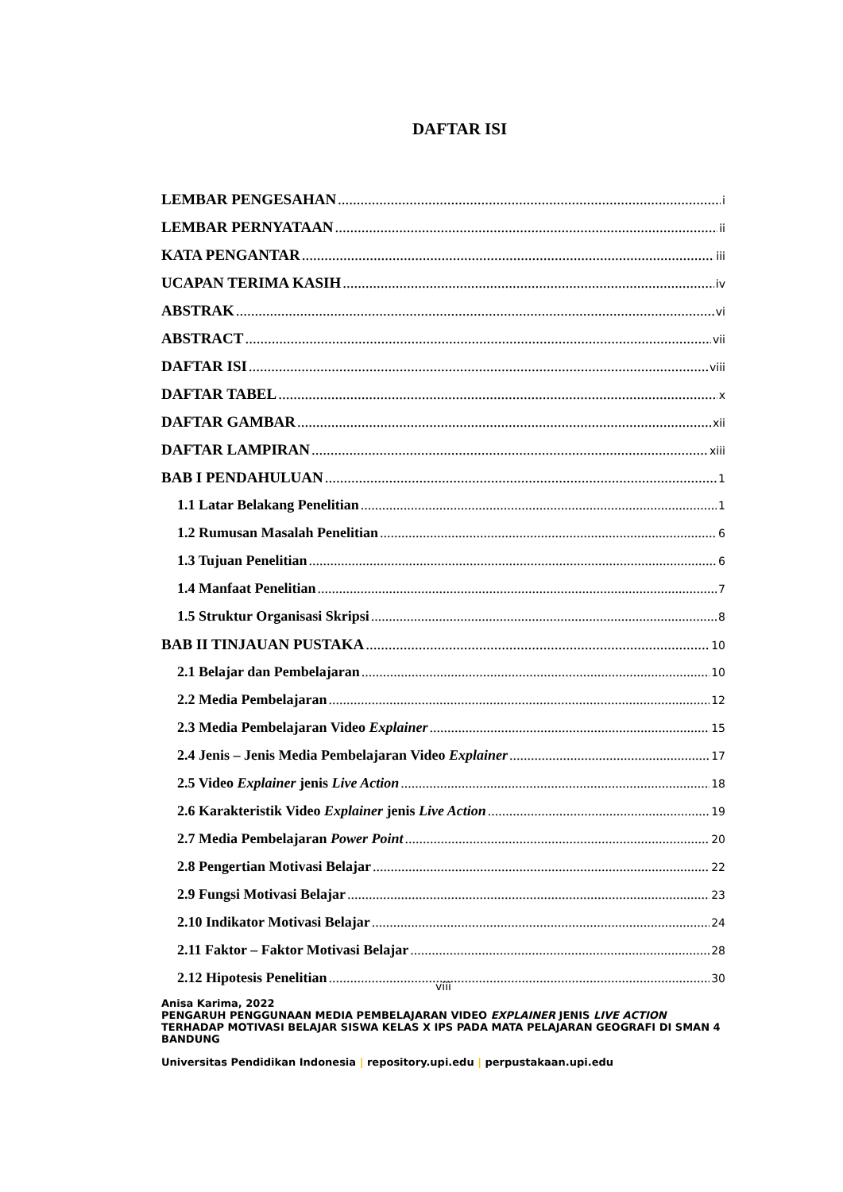DAFTAR ISI
LEMBAR PENGESAHAN i
LEMBAR PERNYATAAN ii
KATA PENGANTAR iii
UCAPAN TERIMA KASIH iv
ABSTRAK vi
ABSTRACT vii
DAFTAR ISI viii
DAFTAR TABEL x
DAFTAR GAMBAR xii
DAFTAR LAMPIRAN xiii
BAB I PENDAHULUAN 1
1.1 Latar Belakang Penelitian 1
1.2 Rumusan Masalah Penelitian 6
1.3 Tujuan Penelitian 6
1.4 Manfaat Penelitian 7
1.5 Struktur Organisasi Skripsi 8
BAB II TINJAUAN PUSTAKA 10
2.1 Belajar dan Pembelajaran 10
2.2 Media Pembelajaran 12
2.3 Media Pembelajaran Video Explainer 15
2.4 Jenis – Jenis Media Pembelajaran Video Explainer 17
2.5 Video Explainer jenis Live Action 18
2.6 Karakteristik Video Explainer jenis Live Action 19
2.7 Media Pembelajaran Power Point 20
2.8 Pengertian Motivasi Belajar 22
2.9 Fungsi Motivasi Belajar 23
2.10 Indikator Motivasi Belajar 24
2.11 Faktor – Faktor Motivasi Belajar 28
2.12 Hipotesis Penelitian 30
viii
Anisa Karima, 2022
PENGARUH PENGGUNAAN MEDIA PEMBELAJARAN VIDEO EXPLAINER JENIS LIVE ACTION TERHADAP MOTIVASI BELAJAR SISWA KELAS X IPS PADA MATA PELAJARAN GEOGRAFI DI SMAN 4 BANDUNG
Universitas Pendidikan Indonesia | repository.upi.edu | perpustakaan.upi.edu